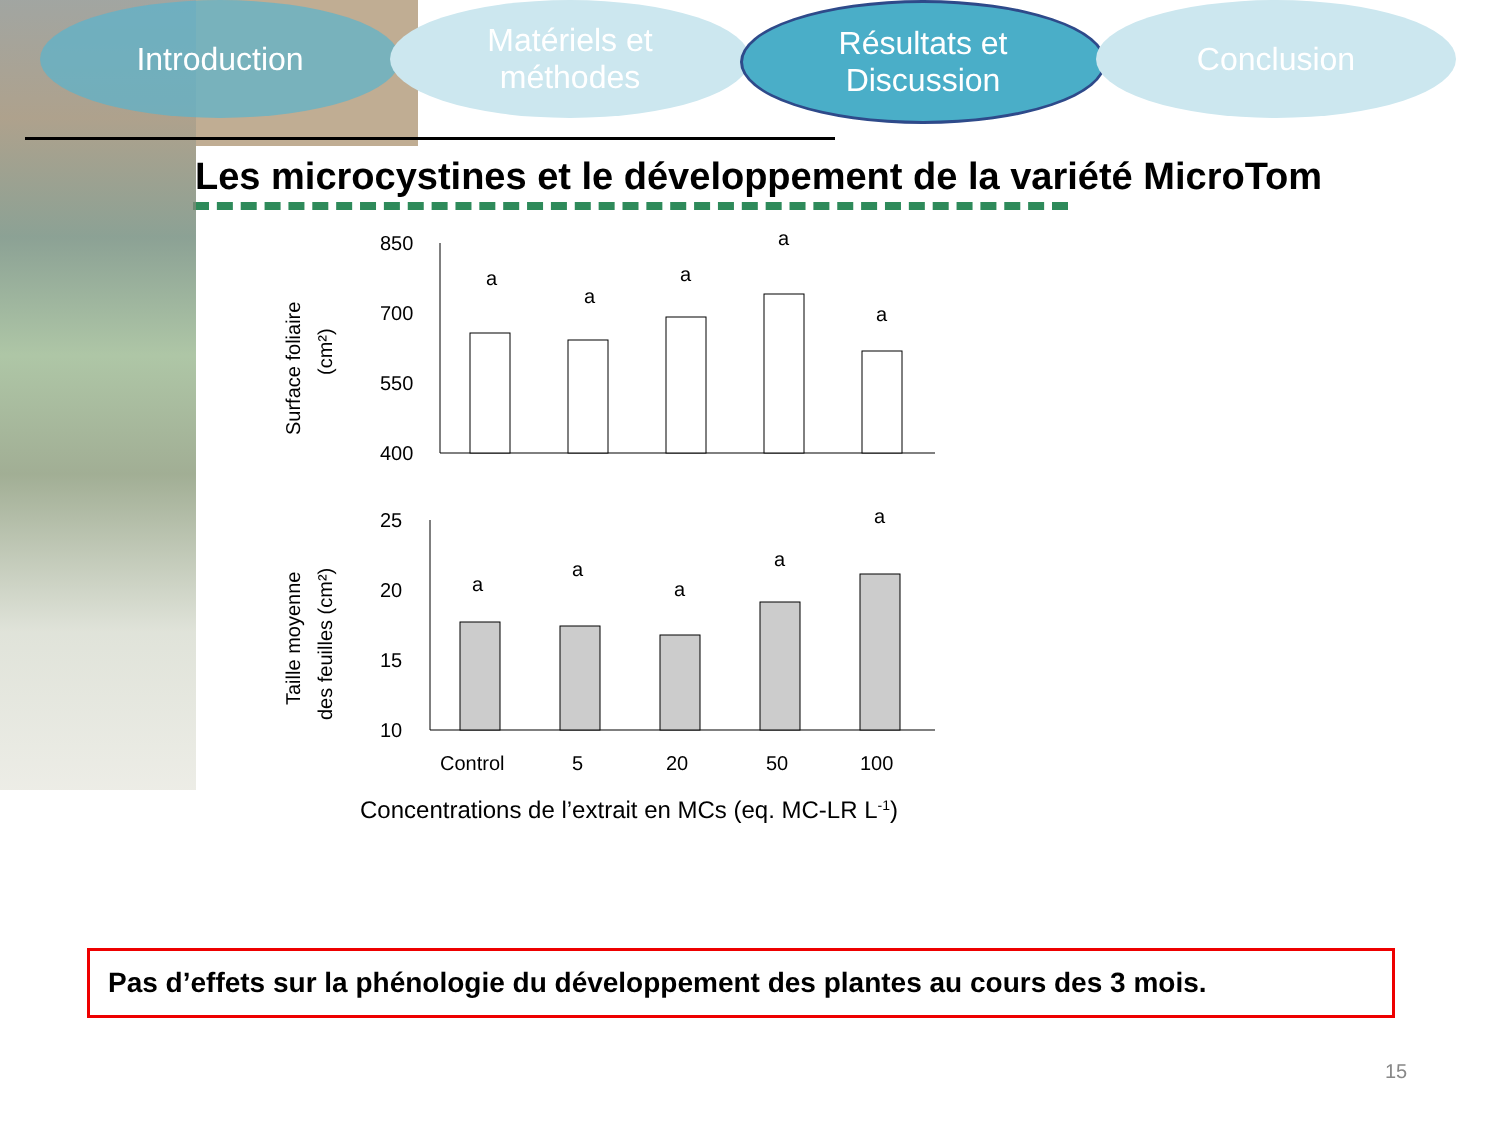Introduction Matériels et
méthodes
Résultats et
Discussion
Conclusion
Les microcystines et le développement de la variété MicroTom
Surface foliaire
(cm²)
850
700
550
400
a
a
a
a
a
Taille moyenne
des feuilles (cm²)
25
20
15
10
a
a
a
a
a
Control
5
20
50
100
Concentrations de l’extrait en MCs (eq. MC-LR L-1)
Pas d’effets sur la phénologie du développement des plantes au cours des 3 mois.
15